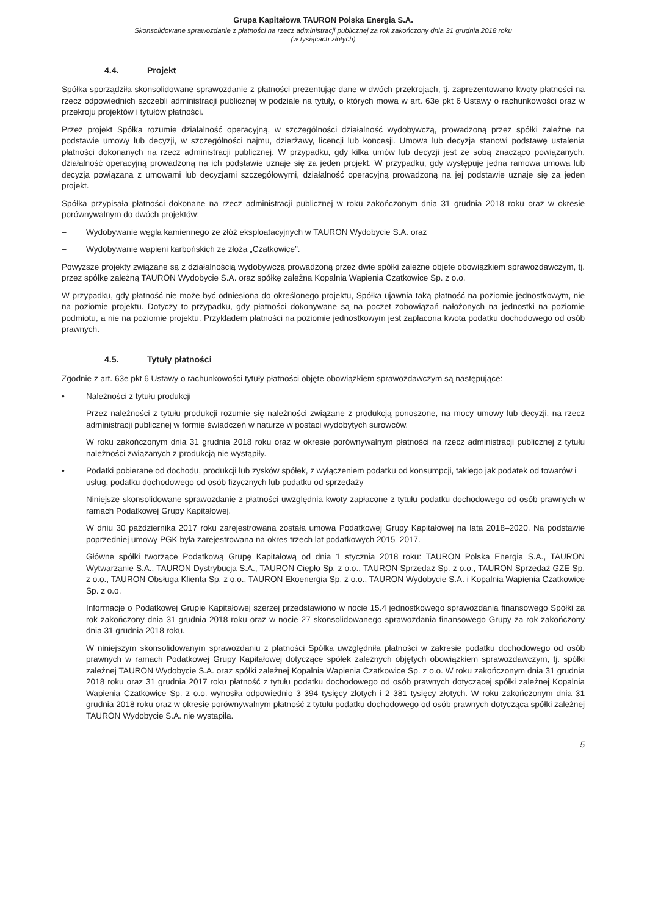Grupa Kapitałowa TAURON Polska Energia S.A.
Skonsolidowane sprawozdanie z płatności na rzecz administracji publicznej za rok zakończony dnia 31 grudnia 2018 roku
(w tysiącach złotych)
4.4. Projekt
Spółka sporządziła skonsolidowane sprawozdanie z płatności prezentując dane w dwóch przekrojach, tj. zaprezentowano kwoty płatności na rzecz odpowiednich szczebli administracji publicznej w podziale na tytuły, o których mowa w art. 63e pkt 6 Ustawy o rachunkowości oraz w przekroju projektów i tytułów płatności.
Przez projekt Spółka rozumie działalność operacyjną, w szczególności działalność wydobywczą, prowadzoną przez spółki zależne na podstawie umowy lub decyzji, w szczególności najmu, dzierżawy, licencji lub koncesji. Umowa lub decyzja stanowi podstawę ustalenia płatności dokonanych na rzecz administracji publicznej. W przypadku, gdy kilka umów lub decyzji jest ze sobą znacząco powiązanych, działalność operacyjną prowadzoną na ich podstawie uznaje się za jeden projekt. W przypadku, gdy występuje jedna ramowa umowa lub decyzja powiązana z umowami lub decyzjami szczegółowymi, działalność operacyjną prowadzoną na jej podstawie uznaje się za jeden projekt.
Spółka przypisała płatności dokonane na rzecz administracji publicznej w roku zakończonym dnia 31 grudnia 2018 roku oraz w okresie porównywalnym do dwóch projektów:
– Wydobywanie węgla kamiennego ze złóż eksploatacyjnych w TAURON Wydobycie S.A. oraz
– Wydobywanie wapieni karbońskich ze złoża „Czatkowice”.
Powyższe projekty związane są z działalnością wydobywczą prowadzoną przez dwie spółki zależne objęte obowiązkiem sprawozdawczym, tj. przez spółkę zależną TAURON Wydobycie S.A. oraz spółkę zależną Kopalnia Wapienia Czatkowice Sp. z o.o.
W przypadku, gdy płatność nie może być odniesiona do określonego projektu, Spółka ujawnia taką płatność na poziomie jednostkowym, nie na poziomie projektu. Dotyczy to przypadku, gdy płatności dokonywane są na poczet zobowiązań nałożonych na jednostki na poziomie podmiotu, a nie na poziomie projektu. Przykładem płatności na poziomie jednostkowym jest zapłacona kwota podatku dochodowego od osób prawnych.
4.5. Tytuły płatności
Zgodnie z art. 63e pkt 6 Ustawy o rachunkowości tytuły płatności objęte obowiązkiem sprawozdawczym są następujące:
• Należności z tytułu produkcji
Przez należności z tytułu produkcji rozumie się należności związane z produkcją ponoszone, na mocy umowy lub decyzji, na rzecz administracji publicznej w formie świadczeń w naturze w postaci wydobytych surowców.
W roku zakończonym dnia 31 grudnia 2018 roku oraz w okresie porównywalnym płatności na rzecz administracji publicznej z tytułu należności związanych z produkcją nie wystąpiły.
• Podatki pobierane od dochodu, produkcji lub zysków spółek, z wyłączeniem podatku od konsumpcji, takiego jak podatek od towarów i usług, podatku dochodowego od osób fizycznych lub podatku od sprzedaży
Niniejsze skonsolidowane sprawozdanie z płatności uwzględnia kwoty zapłacone z tytułu podatku dochodowego od osób prawnych w ramach Podatkowej Grupy Kapitałowej.
W dniu 30 października 2017 roku zarejestrowana została umowa Podatkowej Grupy Kapitałowej na lata 2018–2020. Na podstawie poprzedniej umowy PGK była zarejestrowana na okres trzech lat podatkowych 2015–2017.
Główne spółki tworzące Podatkową Grupę Kapitałową od dnia 1 stycznia 2018 roku: TAURON Polska Energia S.A., TAURON Wytwarzanie S.A., TAURON Dystrybucja S.A., TAURON Ciepło Sp. z o.o., TAURON Sprzedaż Sp. z o.o., TAURON Sprzedaż GZE Sp. z o.o., TAURON Obsługa Klienta Sp. z o.o., TAURON Ekoenergia Sp. z o.o., TAURON Wydobycie S.A. i Kopalnia Wapienia Czatkowice Sp. z o.o.
Informacje o Podatkowej Grupie Kapitałowej szerzej przedstawiono w nocie 15.4 jednostkowego sprawozdania finansowego Spółki za rok zakończony dnia 31 grudnia 2018 roku oraz w nocie 27 skonsolidowanego sprawozdania finansowego Grupy za rok zakończony dnia 31 grudnia 2018 roku.
W niniejszym skonsolidowanym sprawozdaniu z płatności Spółka uwzględniła płatności w zakresie podatku dochodowego od osób prawnych w ramach Podatkowej Grupy Kapitałowej dotyczące spółek zależnych objętych obowiązkiem sprawozdawczym, tj. spółki zależnej TAURON Wydobycie S.A. oraz spółki zależnej Kopalnia Wapienia Czatkowice Sp. z o.o. W roku zakończonym dnia 31 grudnia 2018 roku oraz 31 grudnia 2017 roku płatność z tytułu podatku dochodowego od osób prawnych dotyczącej spółki zależnej Kopalnia Wapienia Czatkowice Sp. z o.o. wynosiła odpowiednio 3 394 tysięcy złotych i 2 381 tysięcy złotych. W roku zakończonym dnia 31 grudnia 2018 roku oraz w okresie porównywalnym płatność z tytułu podatku dochodowego od osób prawnych dotycząca spółki zależnej TAURON Wydobycie S.A. nie wystąpiła.
5